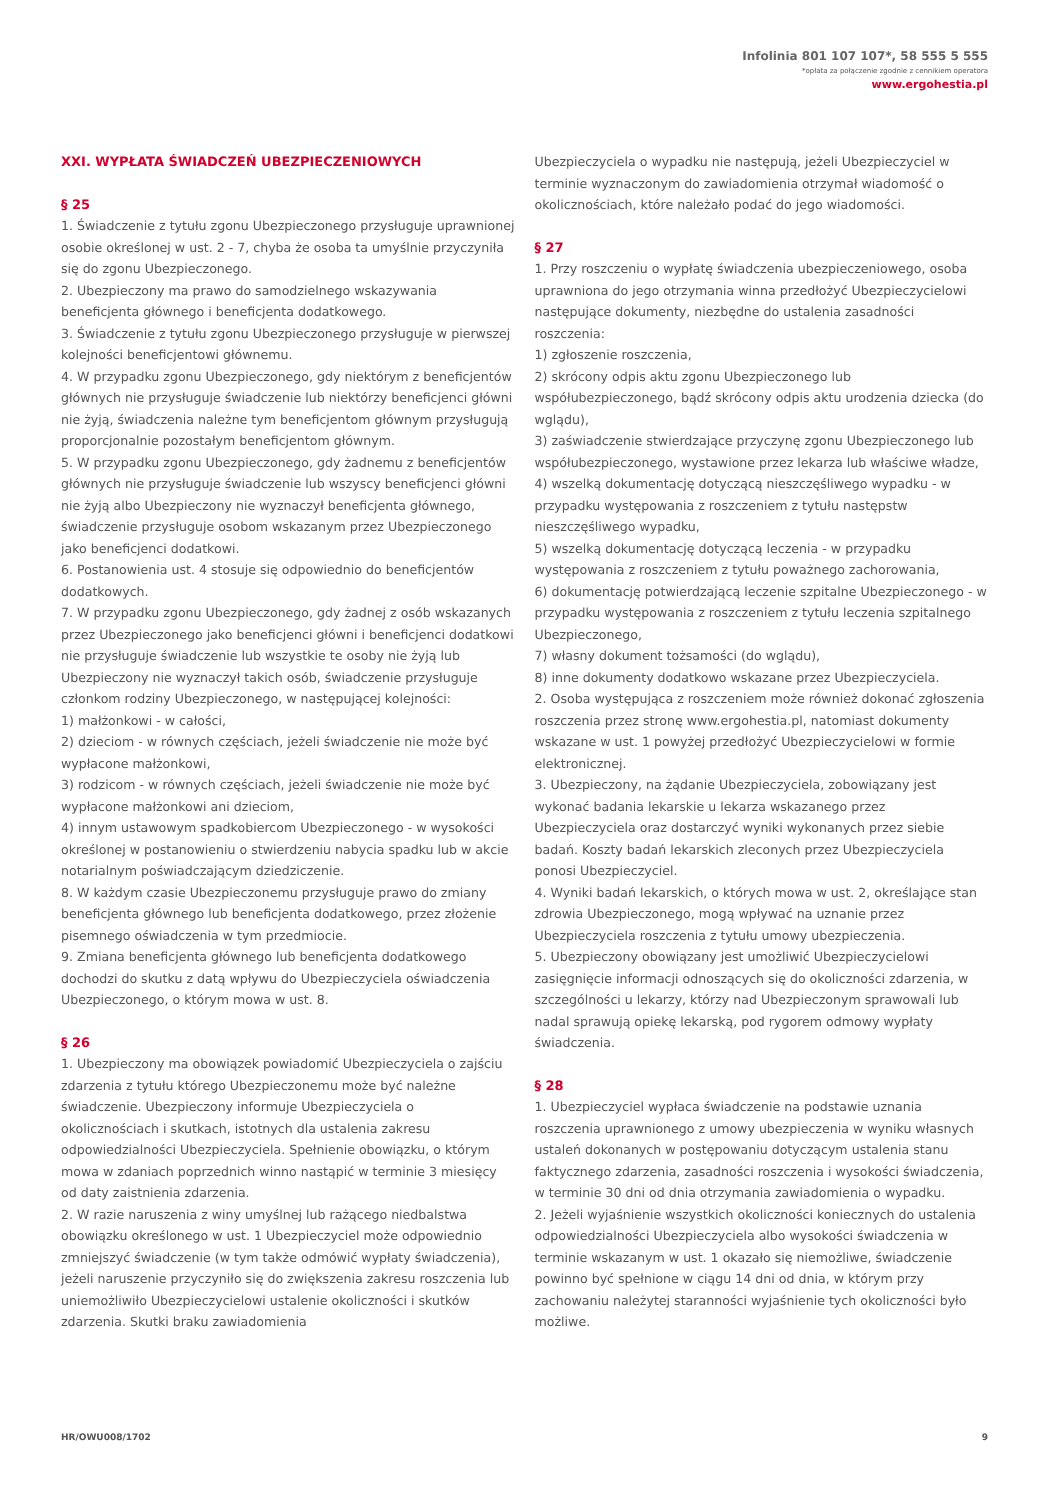Infolinia 801 107 107*, 58 555 5 555
*opłata za połączenie zgodnie z cennikiem operatora
www.ergohestia.pl
XXI. WYPŁATA ŚWIADCZEŃ UBEZPIECZENIOWYCH
§ 25
1. Świadczenie z tytułu zgonu Ubezpieczonego przysługuje uprawnionej osobie określonej w ust. 2 - 7, chyba że osoba ta umyślnie przyczyniła się do zgonu Ubezpieczonego.
2. Ubezpieczony ma prawo do samodzielnego wskazywania beneficjenta głównego i beneficjenta dodatkowego.
3. Świadczenie z tytułu zgonu Ubezpieczonego przysługuje w pierwszej kolejności beneficjentowi głównemu.
4. W przypadku zgonu Ubezpieczonego, gdy niektórym z beneficjentów głównych nie przysługuje świadczenie lub niektórzy beneficjenci główni nie żyją, świadczenia należne tym beneficjentom głównym przysługują proporcjonalnie pozostałym beneficjentom głównym.
5. W przypadku zgonu Ubezpieczonego, gdy żadnemu z beneficjentów głównych nie przysługuje świadczenie lub wszyscy beneficjenci główni nie żyją albo Ubezpieczony nie wyznaczył beneficjenta głównego, świadczenie przysługuje osobom wskazanym przez Ubezpieczonego jako beneficjenci dodatkowi.
6. Postanowienia ust. 4 stosuje się odpowiednio do beneficjentów dodatkowych.
7. W przypadku zgonu Ubezpieczonego, gdy żadnej z osób wskazanych przez Ubezpieczonego jako beneficjenci główni i beneficjenci dodatkowi nie przysługuje świadczenie lub wszystkie te osoby nie żyją lub Ubezpieczony nie wyznaczył takich osób, świadczenie przysługuje członkom rodziny Ubezpieczonego, w następującej kolejności:
1) małżonkowi - w całości,
2) dzieciom - w równych częściach, jeżeli świadczenie nie może być wypłacone małżonkowi,
3) rodzicom - w równych częściach, jeżeli świadczenie nie może być wypłacone małżonkowi ani dzieciom,
4) innym ustawowym spadkobiercom Ubezpieczonego - w wysokości określonej w postanowieniu o stwierdzeniu nabycia spadku lub w akcie notarialnym poświadczającym dziedziczenie.
8. W każdym czasie Ubezpieczonemu przysługuje prawo do zmiany beneficjenta głównego lub beneficjenta dodatkowego, przez złożenie pisemnego oświadczenia w tym przedmiocie.
9. Zmiana beneficjenta głównego lub beneficjenta dodatkowego dochodzi do skutku z datą wpływu do Ubezpieczyciela oświadczenia Ubezpieczonego, o którym mowa w ust. 8.
§ 26
1. Ubezpieczony ma obowiązek powiadomić Ubezpieczyciela o zajściu zdarzenia z tytułu którego Ubezpieczonemu może być należne świadczenie. Ubezpieczony informuje Ubezpieczyciela o okolicznościach i skutkach, istotnych dla ustalenia zakresu odpowiedzialności Ubezpieczyciela. Spełnienie obowiązku, o którym mowa w zdaniach poprzednich winno nastąpić w terminie 3 miesięcy od daty zaistnienia zdarzenia.
2. W razie naruszenia z winy umyślnej lub rażącego niedbalstwa obowiązku określonego w ust. 1 Ubezpieczyciel może odpowiednio zmniejszyć świadczenie (w tym także odmówić wypłaty świadczenia), jeżeli naruszenie przyczyniło się do zwiększenia zakresu roszczenia lub uniemożliwiło Ubezpieczycielowi ustalenie okoliczności i skutków zdarzenia. Skutki braku zawiadomienia
Ubezpieczyciela o wypadku nie następują, jeżeli Ubezpieczyciel w terminie wyznaczonym do zawiadomienia otrzymał wiadomość o okolicznościach, które należało podać do jego wiadomości.
§ 27
1. Przy roszczeniu o wypłatę świadczenia ubezpieczeniowego, osoba uprawniona do jego otrzymania winna przedłożyć Ubezpieczycielowi następujące dokumenty, niezbędne do ustalenia zasadności roszczenia:
1) zgłoszenie roszczenia,
2) skrócony odpis aktu zgonu Ubezpieczonego lub współubezpieczonego, bądź skrócony odpis aktu urodzenia dziecka (do wglądu),
3) zaświadczenie stwierdzające przyczynę zgonu Ubezpieczonego lub współubezpieczonego, wystawione przez lekarza lub właściwe władze,
4) wszelką dokumentację dotyczącą nieszczęśliwego wypadku - w przypadku występowania z roszczeniem z tytułu następstw nieszczęśliwego wypadku,
5) wszelką dokumentację dotyczącą leczenia - w przypadku występowania z roszczeniem z tytułu poważnego zachorowania,
6) dokumentację potwierdzającą leczenie szpitalne Ubezpieczonego - w przypadku występowania z roszczeniem z tytułu leczenia szpitalnego Ubezpieczonego,
7) własny dokument tożsamości (do wglądu),
8) inne dokumenty dodatkowo wskazane przez Ubezpieczyciela.
2. Osoba występująca z roszczeniem może również dokonać zgłoszenia roszczenia przez stronę www.ergohestia.pl, natomiast dokumenty wskazane w ust. 1 powyżej przedłożyć Ubezpieczycielowi w formie elektronicznej.
3. Ubezpieczony, na żądanie Ubezpieczyciela, zobowiązany jest wykonać badania lekarskie u lekarza wskazanego przez Ubezpieczyciela oraz dostarczyć wyniki wykonanych przez siebie badań. Koszty badań lekarskich zleconych przez Ubezpieczyciela ponosi Ubezpieczyciel.
4. Wyniki badań lekarskich, o których mowa w ust. 2, określające stan zdrowia Ubezpieczonego, mogą wpływać na uznanie przez Ubezpieczyciela roszczenia z tytułu umowy ubezpieczenia.
5. Ubezpieczony obowiązany jest umożliwić Ubezpieczycielowi zasięgnięcie informacji odnoszących się do okoliczności zdarzenia, w szczególności u lekarzy, którzy nad Ubezpieczonym sprawowali lub nadal sprawują opiekę lekarską, pod rygorem odmowy wypłaty świadczenia.
§ 28
1. Ubezpieczyciel wypłaca świadczenie na podstawie uznania roszczenia uprawnionego z umowy ubezpieczenia w wyniku własnych ustaleń dokonanych w postępowaniu dotyczącym ustalenia stanu faktycznego zdarzenia, zasadności roszczenia i wysokości świadczenia, w terminie 30 dni od dnia otrzymania zawiadomienia o wypadku.
2. Jeżeli wyjaśnienie wszystkich okoliczności koniecznych do ustalenia odpowiedzialności Ubezpieczyciela albo wysokości świadczenia w terminie wskazanym w ust. 1 okazało się niemożliwe, świadczenie powinno być spełnione w ciągu 14 dni od dnia, w którym przy zachowaniu należytej staranności wyjaśnienie tych okoliczności było możliwe.
HR/OWU008/1702 9